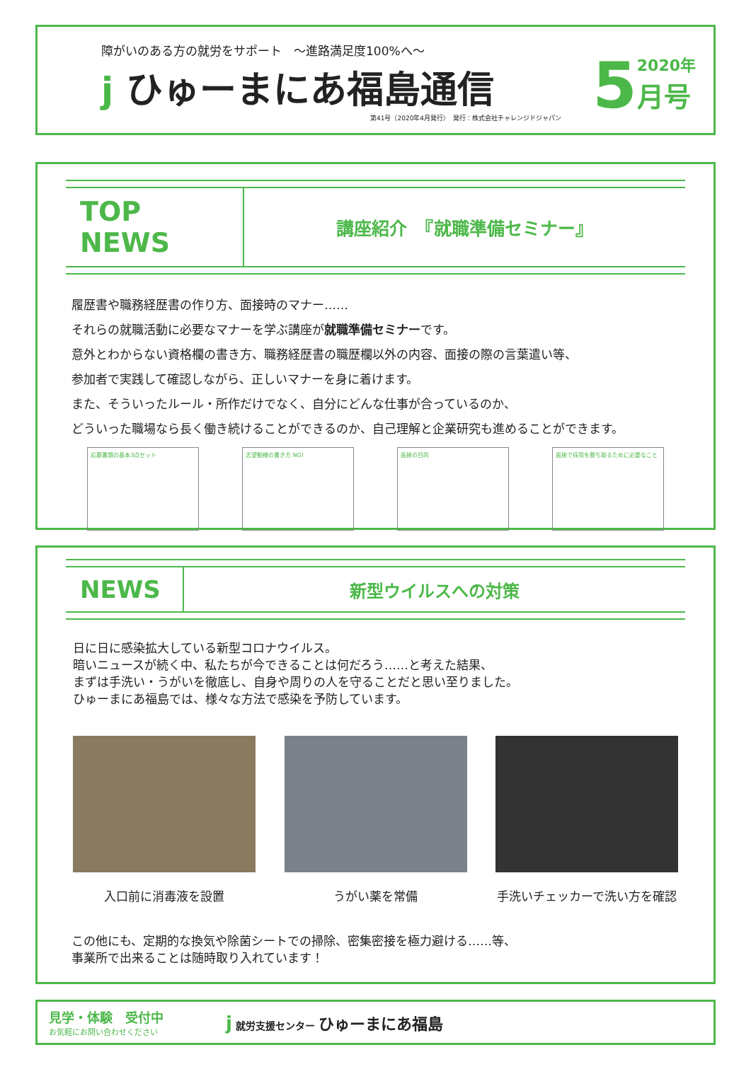障がいのある方の就労をサポート　～進路満足度100%へ～
j ひゅーまにあ福島通信
第41号（2020年4月発行）　発行：株式会社チャレンジドジャパン
5 2020年
月号
TOP NEWS
講座紹介　『就職準備セミナー』
履歴書や職務経歴書の作り方、面接時のマナー……
それらの就職活動に必要なマナーを学ぶ講座が就職準備セミナーです。
意外とわからない資格欄の書き方、職務経歴書の職歴欄以外の内容、面接の際の言葉遣い等、
参加者で実践して確認しながら、正しいマナーを身に着けます。
また、そういったルール・所作だけでなく、自分にどんな仕事が合っているのか、
どういった職場なら長く働き続けることができるのか、自己理解と企業研究も進めることができます。
応募書類の基本3点セット 志望動機の書き方 NG! 面接の目的 面接で採用を勝ち取るために必要なこと
NEWS
新型ウイルスへの対策
日に日に感染拡大している新型コロナウイルス。
暗いニュースが続く中、私たちが今できることは何だろう……と考えた結果、
まずは手洗い・うがいを徹底し、自身や周りの人を守ることだと思い至りました。
ひゅーまにあ福島では、様々な方法で感染を予防しています。
入口前に消毒液を設置 うがい薬を常備 手洗いチェッカーで洗い方を確認
この他にも、定期的な換気や除菌シートでの掃除、密集密接を極力避ける……等、
事業所で出来ることは随時取り入れています！
見学・体験　受付中
お気軽にお問い合わせください
j 就労支援センター ひゅーまにあ福島